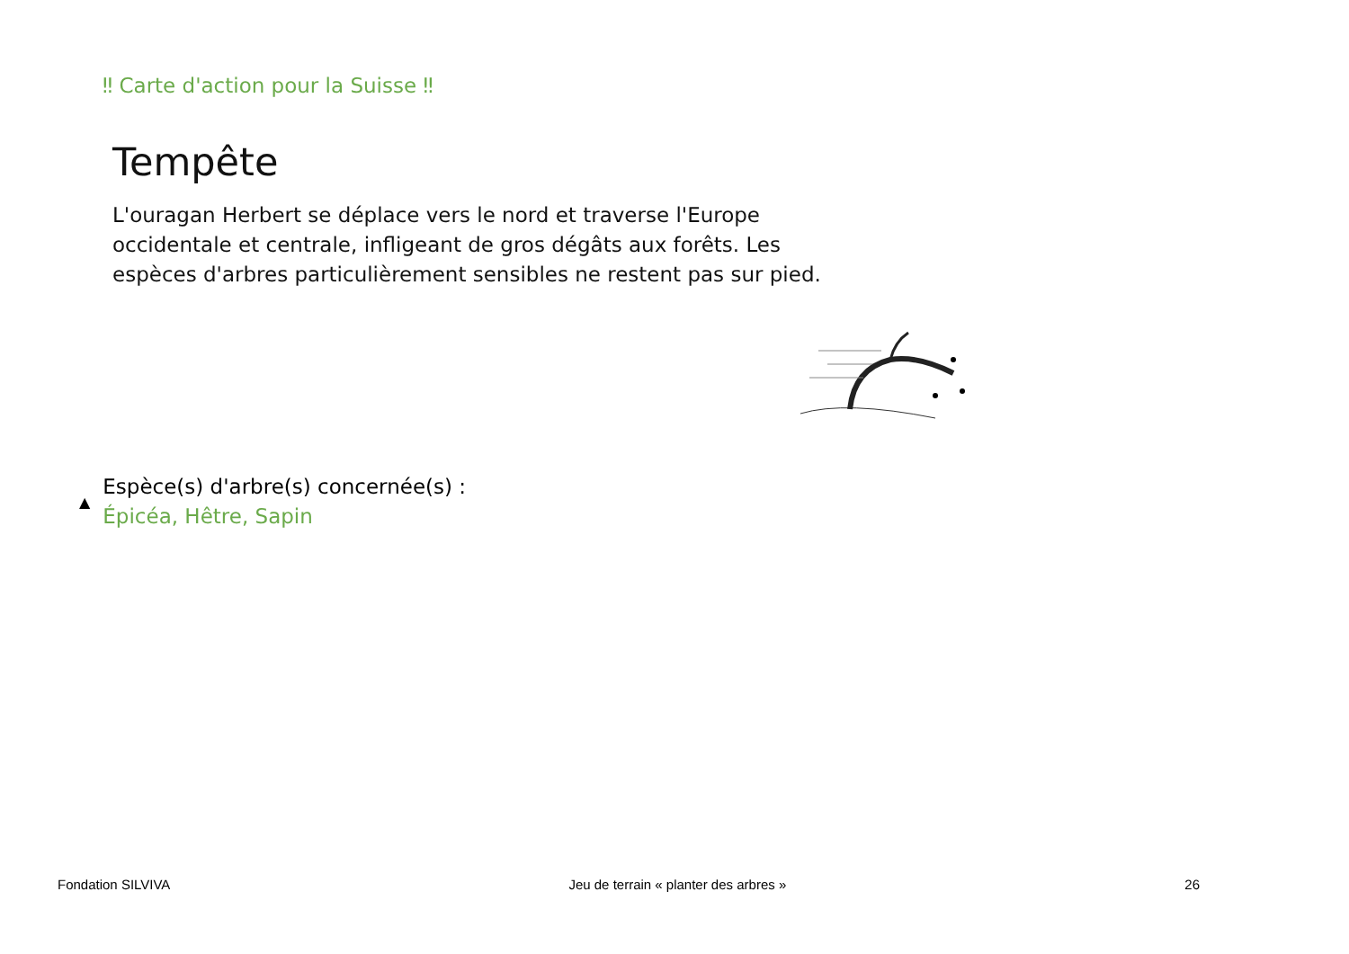‼ Carte d'action pour la Suisse ‼
Tempête
L'ouragan Herbert se déplace vers le nord et traverse l'Europe occidentale et centrale, infligeant de gros dégâts aux forêts. Les espèces d'arbres particulièrement sensibles ne restent pas sur pied.
▲
Espèce(s) d'arbre(s) concernée(s) :
Épicéa, Hêtre, Sapin
Fondation SILVIVA Jeu de terrain « planter des arbres » 26